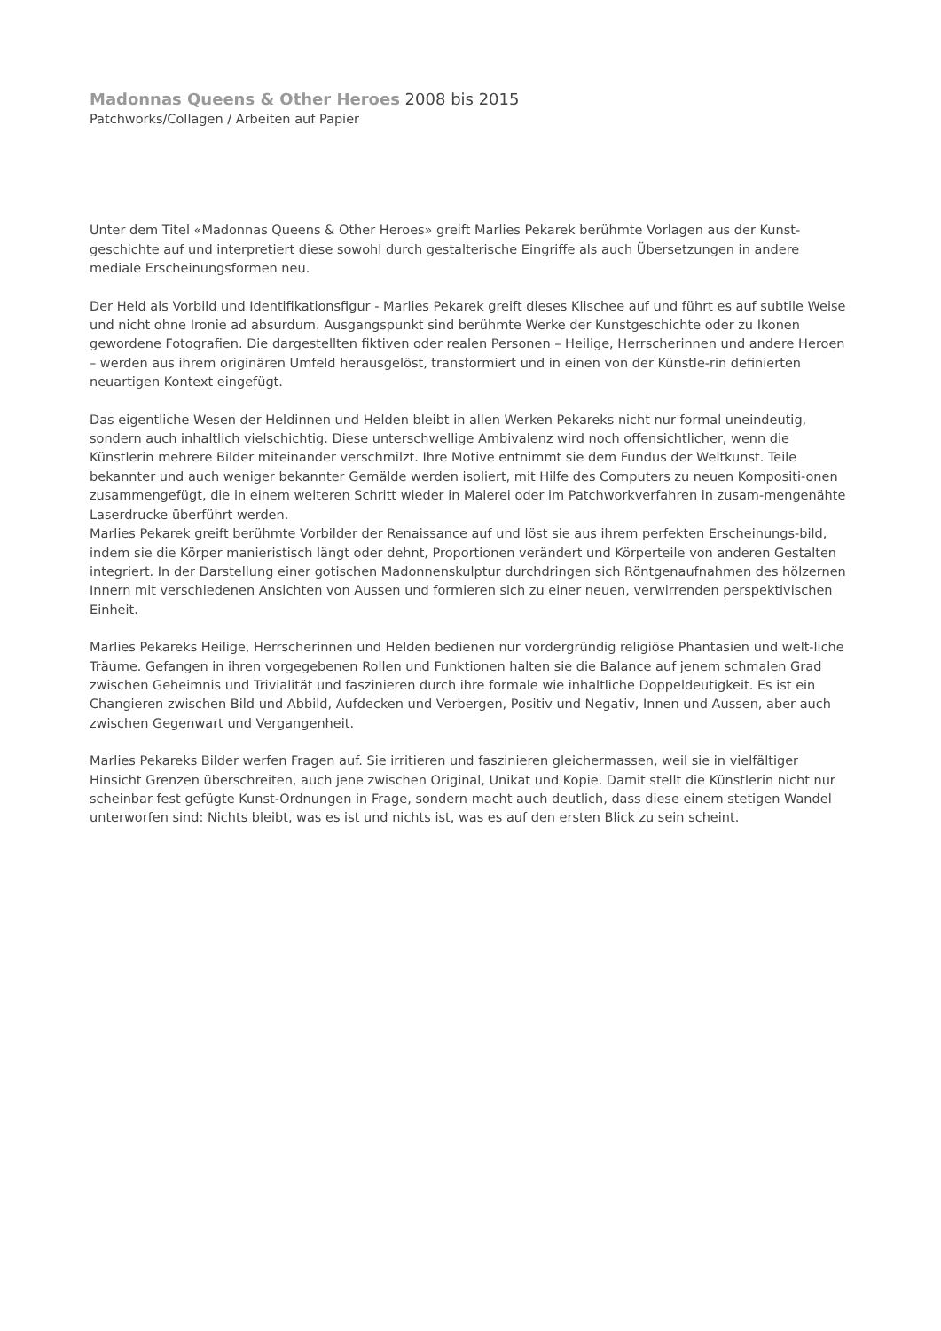Madonnas Queens & Other Heroes 2008 bis 2015
Patchworks/Collagen / Arbeiten auf Papier
Unter dem Titel «Madonnas Queens & Other Heroes» greift Marlies Pekarek berühmte Vorlagen aus der Kunst-geschichte auf und interpretiert diese sowohl durch gestalterische Eingriffe als auch Übersetzungen in andere mediale Erscheinungsformen neu.
Der Held als Vorbild und Identifikationsfigur - Marlies Pekarek greift dieses Klischee auf und führt es auf subtile Weise und nicht ohne Ironie ad absurdum. Ausgangspunkt sind berühmte Werke der Kunstgeschichte oder zu Ikonen gewordene Fotografien. Die dargestellten fiktiven oder realen Personen – Heilige, Herrscherinnen und andere Heroen – werden aus ihrem originären Umfeld herausgelöst, transformiert und in einen von der Künstle-rin definierten neuartigen Kontext eingefügt.
Das eigentliche Wesen der Heldinnen und Helden bleibt in allen Werken Pekareks nicht nur formal uneindeutig, sondern auch inhaltlich vielschichtig. Diese unterschwellige Ambivalenz wird noch offensichtlicher, wenn die Künstlerin mehrere Bilder miteinander verschmilzt. Ihre Motive entnimmt sie dem Fundus der Weltkunst. Teile bekannter und auch weniger bekannter Gemälde werden isoliert, mit Hilfe des Computers zu neuen Kompositi-onen zusammengefügt, die in einem weiteren Schritt wieder in Malerei oder im Patchworkverfahren in zusam-mengenähte Laserdrucke überführt werden.
Marlies Pekarek greift berühmte Vorbilder der Renaissance auf und löst sie aus ihrem perfekten Erscheinungs-bild, indem sie die Körper manieristisch längt oder dehnt, Proportionen verändert und Körperteile von anderen Gestalten integriert. In der Darstellung einer gotischen Madonnenskulptur durchdringen sich Röntgenaufnahmen des hölzernen Innern mit verschiedenen Ansichten von Aussen und formieren sich zu einer neuen, verwirrenden perspektivischen Einheit.
Marlies Pekareks Heilige, Herrscherinnen und Helden bedienen nur vordergründig religiöse Phantasien und welt-liche Träume. Gefangen in ihren vorgegebenen Rollen und Funktionen halten sie die Balance auf jenem schmalen Grad zwischen Geheimnis und Trivialität und faszinieren durch ihre formale wie inhaltliche Doppeldeutigkeit. Es ist ein Changieren zwischen Bild und Abbild, Aufdecken und Verbergen, Positiv und Negativ, Innen und Aussen, aber auch zwischen Gegenwart und Vergangenheit.
Marlies Pekareks Bilder werfen Fragen auf. Sie irritieren und faszinieren gleichermassen, weil sie in vielfältiger Hinsicht Grenzen überschreiten, auch jene zwischen Original, Unikat und Kopie. Damit stellt die Künstlerin nicht nur scheinbar fest gefügte Kunst-Ordnungen in Frage, sondern macht auch deutlich, dass diese einem stetigen Wandel unterworfen sind: Nichts bleibt, was es ist und nichts ist, was es auf den ersten Blick zu sein scheint.